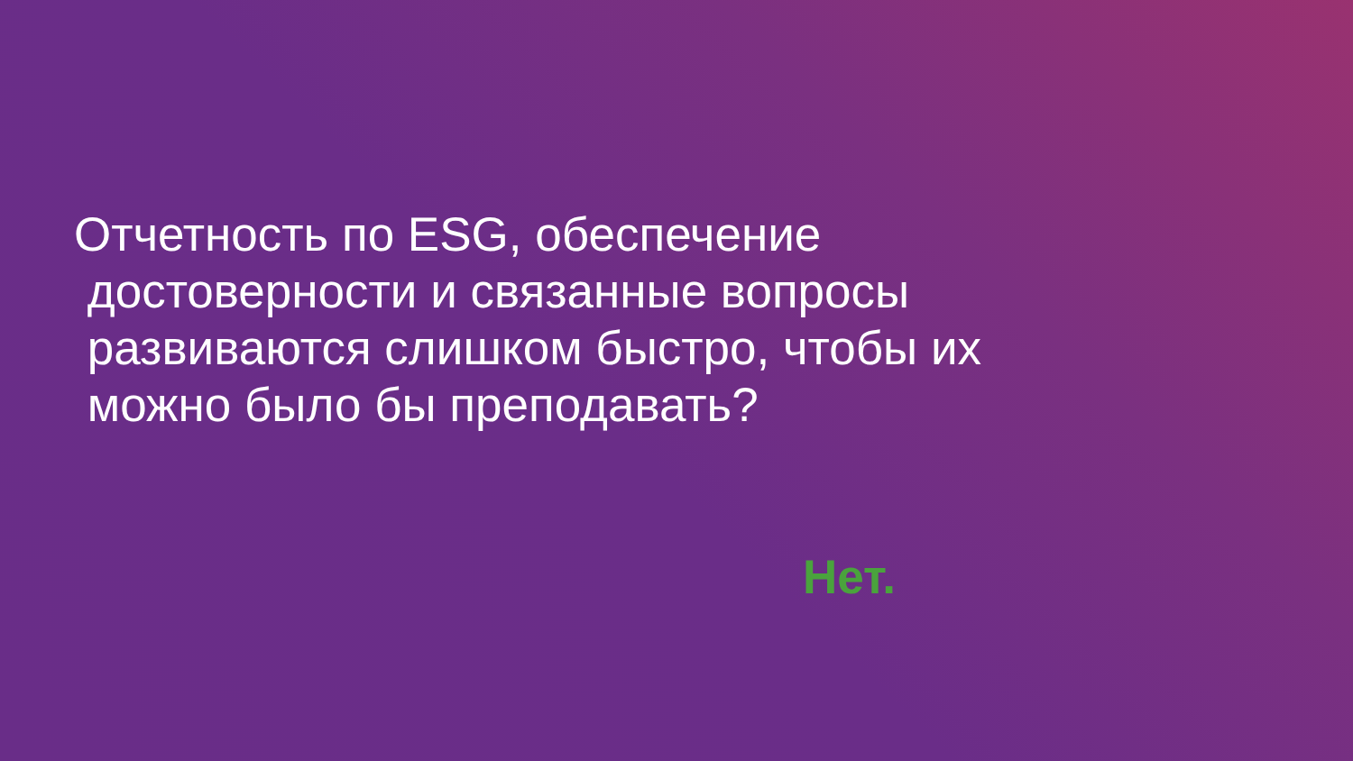Отчетность по ESG, обеспечение
достоверности и связанные вопросы
развиваются слишком быстро, чтобы их
можно было бы преподавать?
Нет.